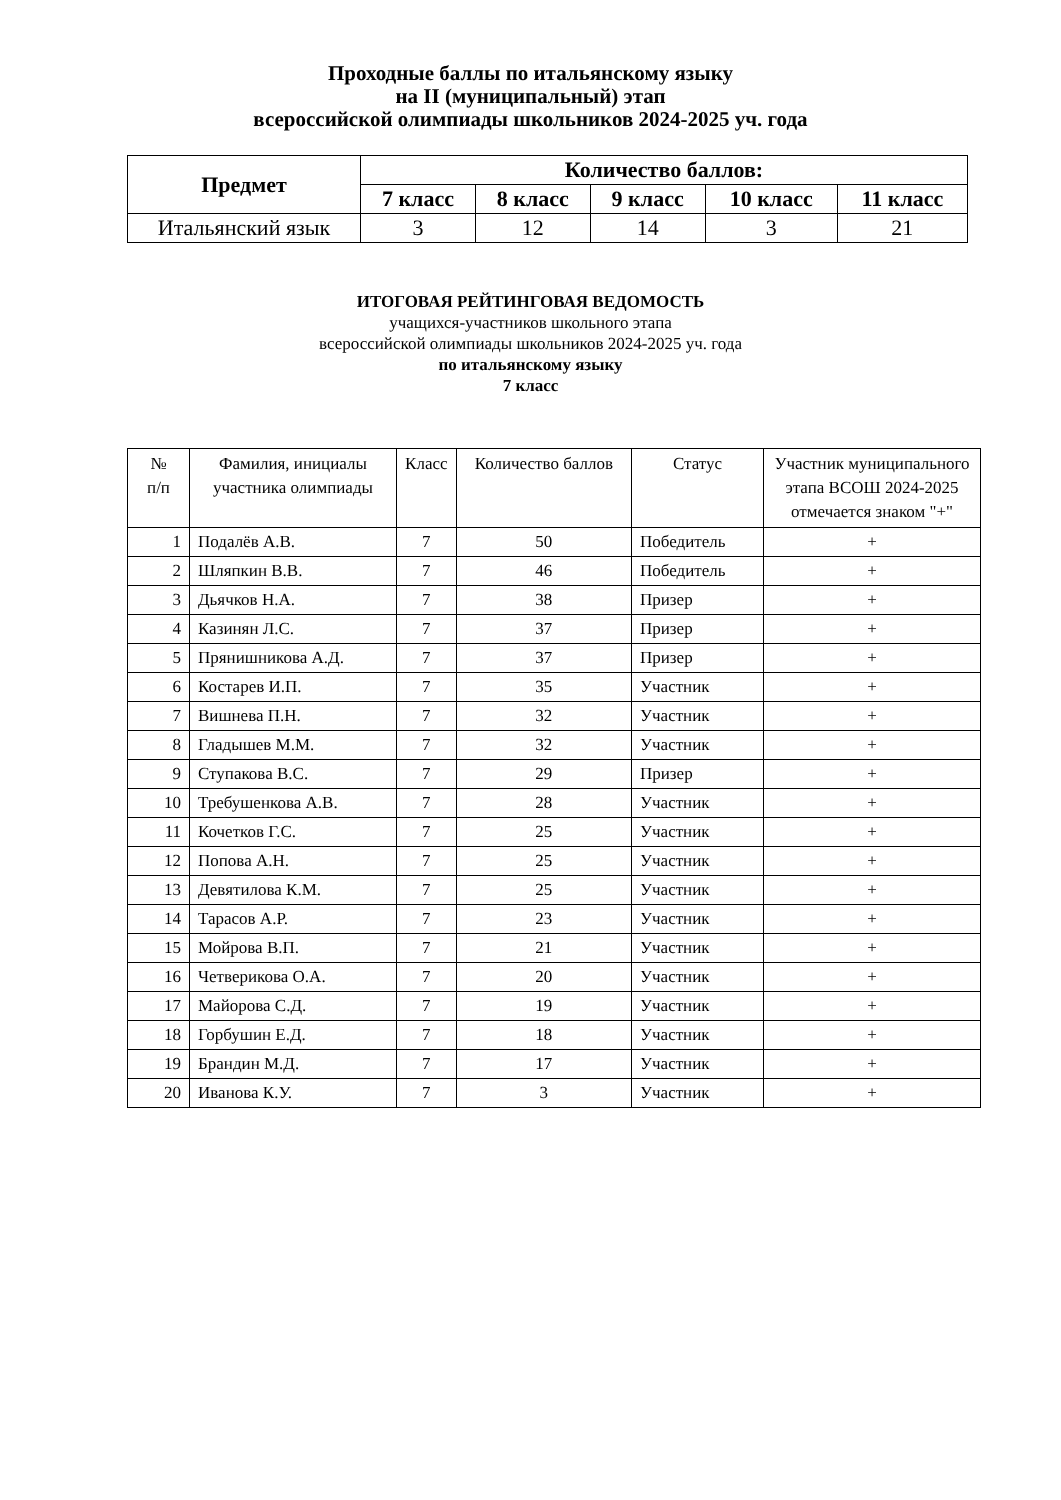Проходные баллы по итальянскому языку
на II (муниципальный) этап
всероссийской олимпиады школьников 2024-2025 уч. года
| Предмет | Количество баллов: | | | | |
| --- | --- | --- | --- | --- | --- |
| | 7 класс | 8 класс | 9 класс | 10 класс | 11 класс |
| Итальянский язык | 3 | 12 | 14 | 3 | 21 |
ИТОГОВАЯ РЕЙТИНГОВАЯ ВЕДОМОСТЬ
учащихся-участников школьного этапа
всероссийской олимпиады школьников 2024-2025 уч. года
по итальянскому языку
7 класс
| № п/п | Фамилия, инициалы участника олимпиады | Класс | Количество баллов | Статус | Участник муниципального этапа ВСОШ 2024-2025 отмечается знаком "+" |
| --- | --- | --- | --- | --- | --- |
| 1 | Подалёв А.В. | 7 | 50 | Победитель | + |
| 2 | Шляпкин В.В. | 7 | 46 | Победитель | + |
| 3 | Дьячков Н.А. | 7 | 38 | Призер | + |
| 4 | Казинян Л.С. | 7 | 37 | Призер | + |
| 5 | Прянишникова А.Д. | 7 | 37 | Призер | + |
| 6 | Костарев И.П. | 7 | 35 | Участник | + |
| 7 | Вишнева П.Н. | 7 | 32 | Участник | + |
| 8 | Гладышев М.М. | 7 | 32 | Участник | + |
| 9 | Ступакова В.С. | 7 | 29 | Призер | + |
| 10 | Требушенкова А.В. | 7 | 28 | Участник | + |
| 11 | Кочетков Г.С. | 7 | 25 | Участник | + |
| 12 | Попова А.Н. | 7 | 25 | Участник | + |
| 13 | Девятилова К.М. | 7 | 25 | Участник | + |
| 14 | Тарасов А.Р. | 7 | 23 | Участник | + |
| 15 | Мойрова В.П. | 7 | 21 | Участник | + |
| 16 | Четверикова О.А. | 7 | 20 | Участник | + |
| 17 | Майорова С.Д. | 7 | 19 | Участник | + |
| 18 | Горбушин Е.Д. | 7 | 18 | Участник | + |
| 19 | Брандин М.Д. | 7 | 17 | Участник | + |
| 20 | Иванова К.У. | 7 | 3 | Участник | + |